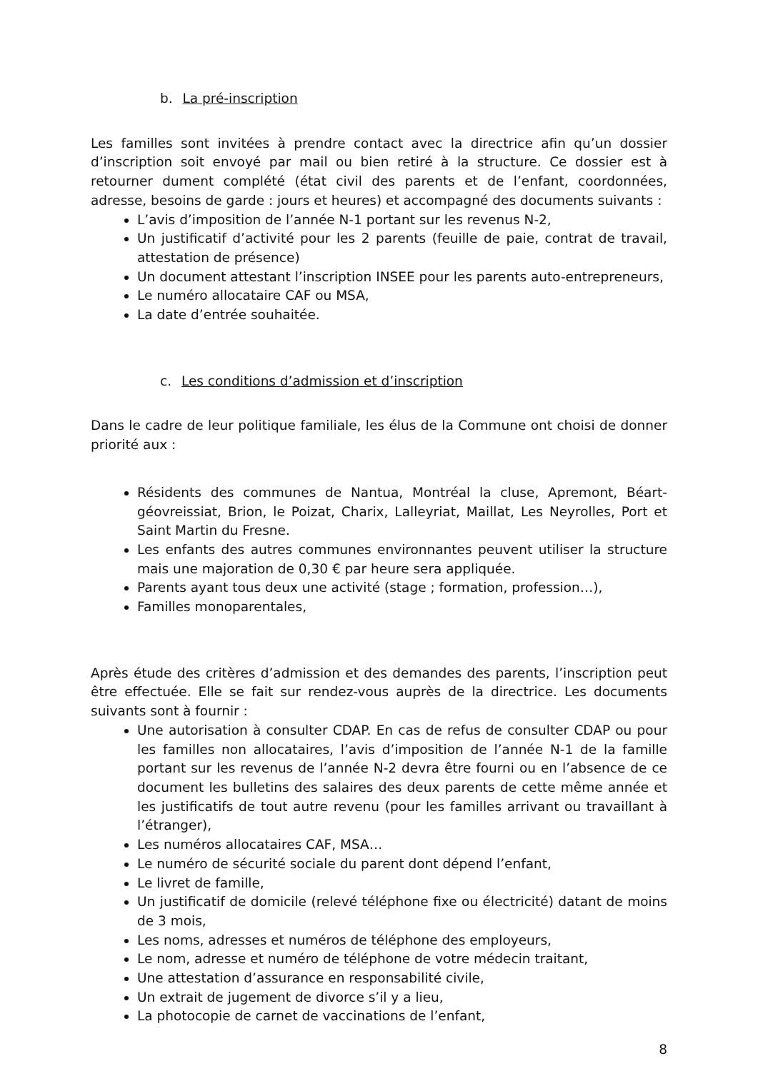b. La pré-inscription
Les familles sont invitées à prendre contact avec la directrice afin qu’un dossier d’inscription soit envoyé par mail ou bien retiré à la structure. Ce dossier est à retourner dument complété (état civil des parents et de l’enfant, coordonnées, adresse, besoins de garde : jours et heures) et accompagné des documents suivants :
L’avis d’imposition de l’année N-1 portant sur les revenus N-2,
Un justificatif d’activité pour les 2 parents (feuille de paie, contrat de travail, attestation de présence)
Un document attestant l’inscription INSEE pour les parents auto-entrepreneurs,
Le numéro allocataire CAF ou MSA,
La date d’entrée souhaitée.
c. Les conditions d’admission et d’inscription
Dans le cadre de leur politique familiale, les élus de la Commune ont choisi de donner priorité aux :
Résidents des communes de Nantua, Montréal la cluse, Apremont, Béart-géovreissiat, Brion, le Poizat, Charix, Lalleyriat, Maillat, Les Neyrolles, Port et Saint Martin du Fresne.
Les enfants des autres communes environnantes peuvent utiliser la structure mais une majoration de 0,30 € par heure sera appliquée.
Parents ayant tous deux une activité (stage ; formation, profession…),
Familles monoparentales,
Après étude des critères d’admission et des demandes des parents, l’inscription peut être effectuée. Elle se fait sur rendez-vous auprès de la directrice. Les documents suivants sont à fournir :
Une autorisation à consulter CDAP. En cas de refus de consulter CDAP ou pour les familles non allocataires, l’avis d’imposition de l’année N-1 de la famille portant sur les revenus de l’année N-2 devra être fourni ou en l’absence de ce document les bulletins des salaires des deux parents de cette même année et les justificatifs de tout autre revenu (pour les familles arrivant ou travaillant à l’étranger),
Les numéros allocataires CAF, MSA…
Le numéro de sécurité sociale du parent dont dépend l’enfant,
Le livret de famille,
Un justificatif de domicile (relevé téléphone fixe ou électricité) datant de moins de 3 mois,
Les noms, adresses et numéros de téléphone des employeurs,
Le nom, adresse et numéro de téléphone de votre médecin traitant,
Une attestation d’assurance en responsabilité civile,
Un extrait de jugement de divorce s’il y a lieu,
La photocopie de carnet de vaccinations de l’enfant,
8